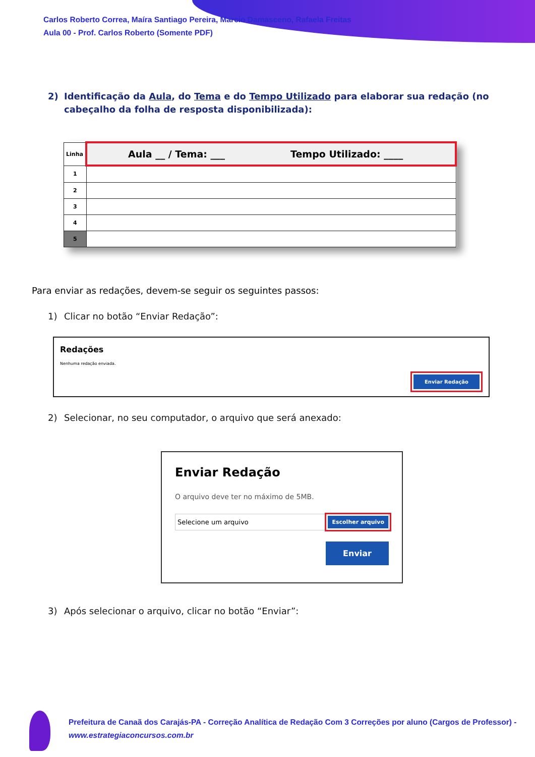Carlos Roberto Correa, Maíra Santiago Pereira, Marcio Damasceno, Rafaela Freitas
Aula 00 - Prof. Carlos Roberto (Somente PDF)
2) Identificação da Aula, do Tema e do Tempo Utilizado para elaborar sua redação (no cabeçalho da folha de resposta disponibilizada):
| Linha | Aula __ / Tema: ___ Tempo Utilizado: ____ |
| 1 | |
| 2 | |
| 3 | |
| 4 | |
| 5 | |
Para enviar as redações, devem-se seguir os seguintes passos:
1) Clicar no botão “Enviar Redação”:
Redações
Nenhuma redação enviada.
Enviar Redação
2) Selecionar, no seu computador, o arquivo que será anexado:
Enviar Redação
O arquivo deve ter no máximo de 5MB.
Selecione um arquivo Escolher arquivo
Enviar
3) Após selecionar o arquivo, clicar no botão “Enviar”:
Prefeitura de Canaã dos Carajás-PA - Correção Analítica de Redação Com 3 Correções por aluno (Cargos de Professor) -
www.estrategiaconcursos.com.br